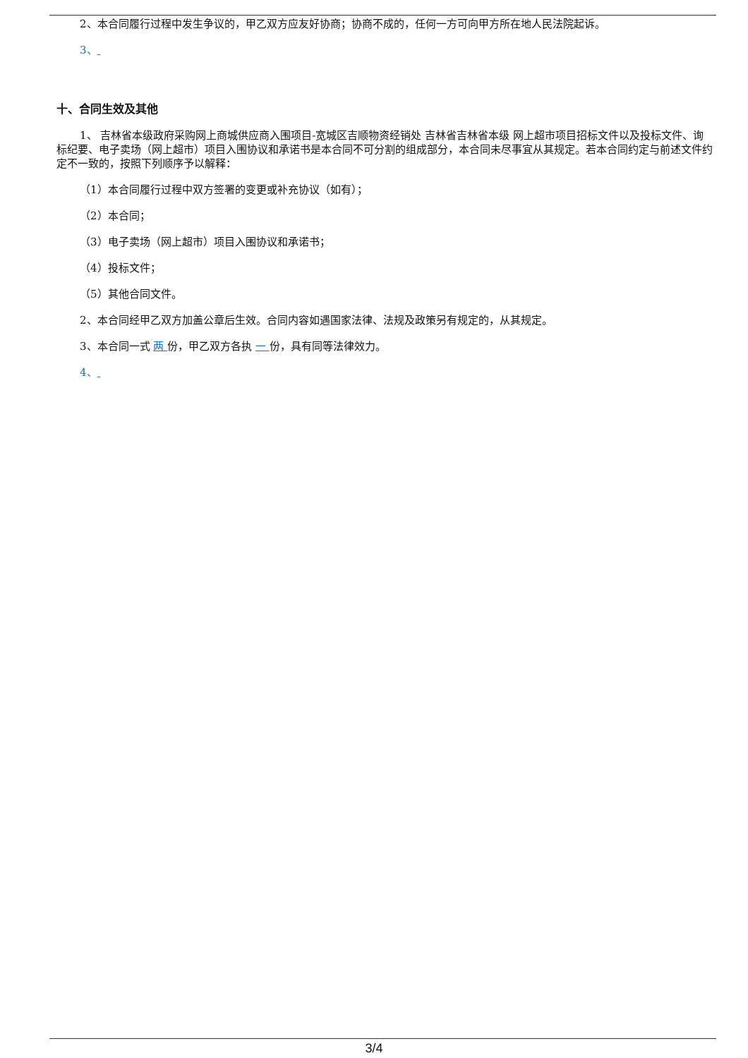2、本合同履行过程中发生争议的，甲乙双方应友好协商；协商不成的，任何一方可向甲方所在地人民法院起诉。
3、
十、合同生效及其他
1、 吉林省本级政府采购网上商城供应商入围项目-宽城区吉顺物资经销处 吉林省吉林省本级 网上超市项目招标文件以及投标文件、询标纪要、电子卖场（网上超市）项目入围协议和承诺书是本合同不可分割的组成部分，本合同未尽事宜从其规定。若本合同约定与前述文件约定不一致的，按照下列顺序予以解释：
（1）本合同履行过程中双方签署的变更或补充协议（如有）；
（2）本合同；
（3）电子卖场（网上超市）项目入围协议和承诺书；
（4）投标文件；
（5）其他合同文件。
2、本合同经甲乙双方加盖公章后生效。合同内容如遇国家法律、法规及政策另有规定的，从其规定。
3、本合同一式 两 份，甲乙双方各执 一 份，具有同等法律效力。
4、
3/4